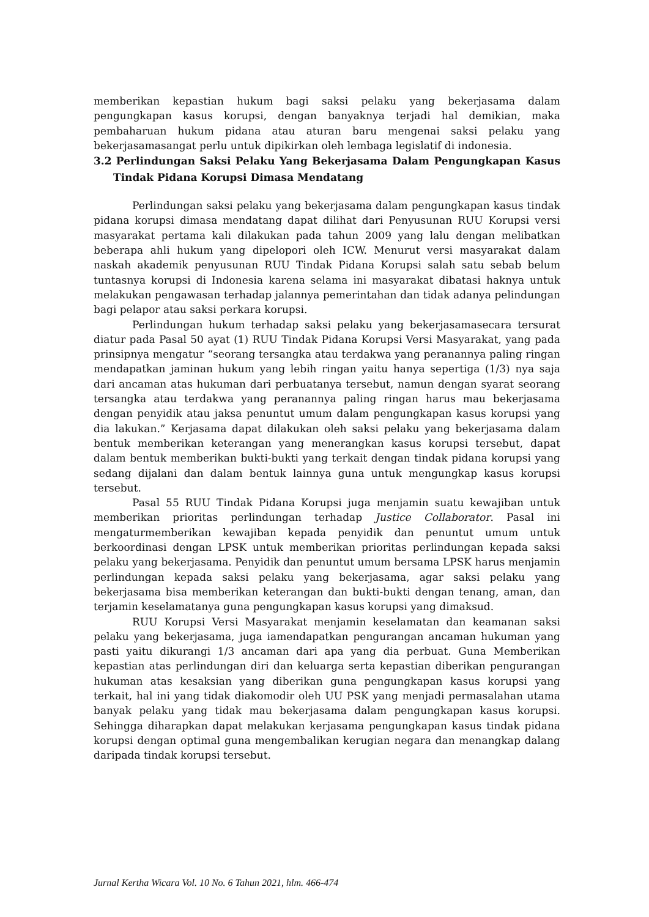memberikan kepastian hukum bagi saksi pelaku yang bekerjasama dalam pengungkapan kasus korupsi, dengan banyaknya terjadi hal demikian, maka pembaharuan hukum pidana atau aturan baru mengenai saksi pelaku yang bekerjasamasangat perlu untuk dipikirkan oleh lembaga legislatif di indonesia.
3.2 Perlindungan Saksi Pelaku Yang Bekerjasama Dalam Pengungkapan Kasus Tindak Pidana Korupsi Dimasa Mendatang
Perlindungan saksi pelaku yang bekerjasama dalam pengungkapan kasus tindak pidana korupsi dimasa mendatang dapat dilihat dari Penyusunan RUU Korupsi versi masyarakat pertama kali dilakukan pada tahun 2009 yang lalu dengan melibatkan beberapa ahli hukum yang dipelopori oleh ICW. Menurut versi masyarakat dalam naskah akademik penyusunan RUU Tindak Pidana Korupsi salah satu sebab belum tuntasnya korupsi di Indonesia karena selama ini masyarakat dibatasi haknya untuk melakukan pengawasan terhadap jalannya pemerintahan dan tidak adanya pelindungan bagi pelapor atau saksi perkara korupsi.
Perlindungan hukum terhadap saksi pelaku yang bekerjasamasecara tersurat diatur pada Pasal 50 ayat (1) RUU Tindak Pidana Korupsi Versi Masyarakat, yang pada prinsipnya mengatur “seorang tersangka atau terdakwa yang peranannya paling ringan mendapatkan jaminan hukum yang lebih ringan yaitu hanya sepertiga (1/3) nya saja dari ancaman atas hukuman dari perbuatanya tersebut, namun dengan syarat seorang tersangka atau terdakwa yang peranannya paling ringan harus mau bekerjasama dengan penyidik atau jaksa penuntut umum dalam pengungkapan kasus korupsi yang dia lakukan.” Kerjasama dapat dilakukan oleh saksi pelaku yang bekerjasama dalam bentuk memberikan keterangan yang menerangkan kasus korupsi tersebut, dapat dalam bentuk memberikan bukti-bukti yang terkait dengan tindak pidana korupsi yang sedang dijalani dan dalam bentuk lainnya guna untuk mengungkap kasus korupsi tersebut.
Pasal 55 RUU Tindak Pidana Korupsi juga menjamin suatu kewajiban untuk memberikan prioritas perlindungan terhadap Justice Collaborator. Pasal ini mengaturmemberikan kewajiban kepada penyidik dan penuntut umum untuk berkoordinasi dengan LPSK untuk memberikan prioritas perlindungan kepada saksi pelaku yang bekerjasama. Penyidik dan penuntut umum bersama LPSK harus menjamin perlindungan kepada saksi pelaku yang bekerjasama, agar saksi pelaku yang bekerjasama bisa memberikan keterangan dan bukti-bukti dengan tenang, aman, dan terjamin keselamatanya guna pengungkapan kasus korupsi yang dimaksud.
RUU Korupsi Versi Masyarakat menjamin keselamatan dan keamanan saksi pelaku yang bekerjasama, juga iamendapatkan pengurangan ancaman hukuman yang pasti yaitu dikurangi 1/3 ancaman dari apa yang dia perbuat. Guna Memberikan kepastian atas perlindungan diri dan keluarga serta kepastian diberikan pengurangan hukuman atas kesaksian yang diberikan guna pengungkapan kasus korupsi yang terkait, hal ini yang tidak diakomodir oleh UU PSK yang menjadi permasalahan utama banyak pelaku yang tidak mau bekerjasama dalam pengungkapan kasus korupsi. Sehingga diharapkan dapat melakukan kerjasama pengungkapan kasus tindak pidana korupsi dengan optimal guna mengembalikan kerugian negara dan menangkap dalang daripada tindak korupsi tersebut.
Jurnal Kertha Wicara Vol. 10 No. 6 Tahun 2021, hlm. 466-474